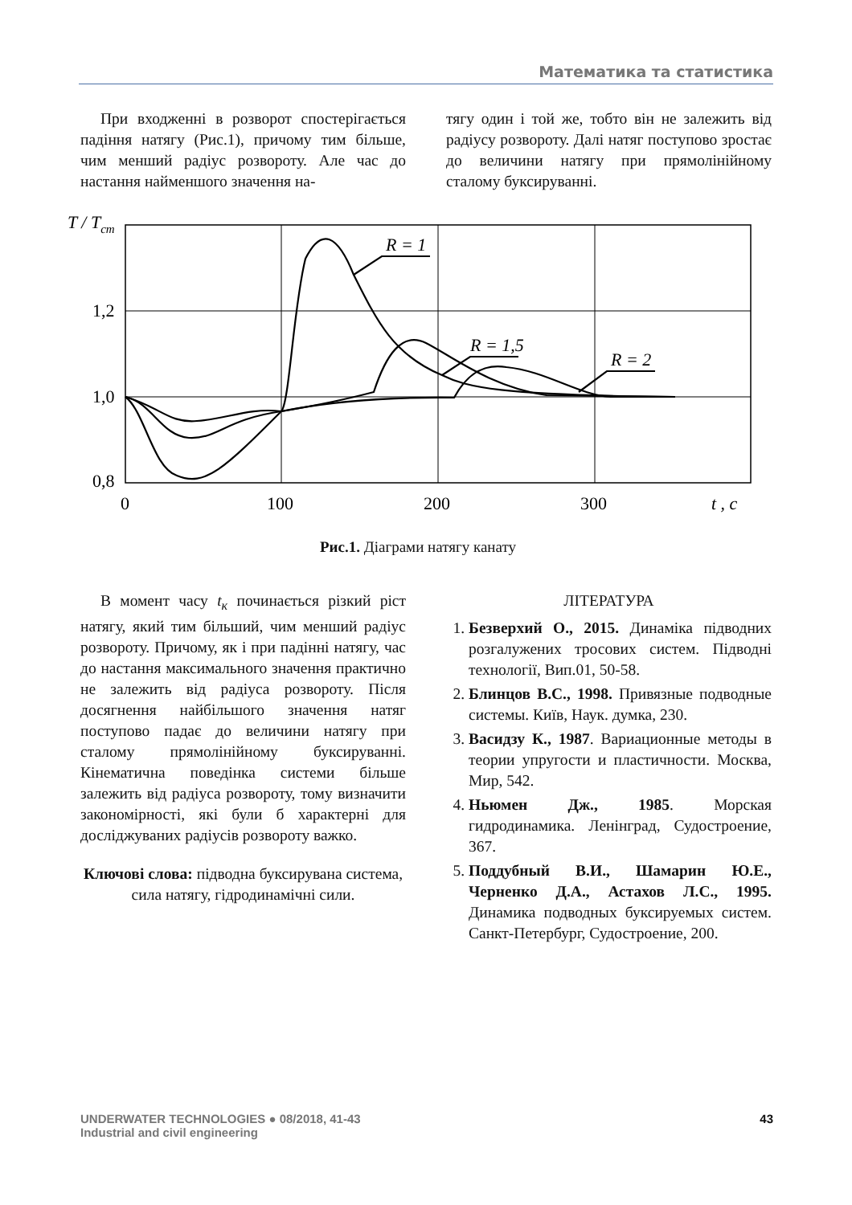Математика та статистика
При входженні в розворот спостерігається падіння натягу (Рис.1), причому тим більше, чим менший радіус розвороту. Але час до настання найменшого значення на-
тягу один і той же, тобто він не залежить від радіусу розвороту. Далі натяг поступово зростає до величини натягу при прямолінійному сталому буксируванні.
T / Tст
1,2
1,0
0,8
0
100
200
300
t , c
R = 1
R = 1,5
R = 2
Рис.1. Діаграми натягу канату
В момент часу t<sub>к</sub> починається різкий ріст натягу, який тим більший, чим менший радіус розвороту. Причому, як і при падінні натягу, час до настання максимального значення практично не залежить від радіуса розвороту. Після досягнення найбільшого значення натяг поступово падає до величини натягу при сталому прямолінійному буксируванні. Кінематична поведінка системи більше залежить від радіуса розвороту, тому визначити закономірності, які були б характерні для досліджуваних радіусів розвороту важко.
Ключові слова: підводна буксирувана система, сила натягу, гідродинамічні сили.
ЛІТЕРАТУРА
1. Безверхий О., 2015. Динаміка підводних розгалужених тросових систем. Підводні технології, Вип.01, 50-58.
2. Блинцов В.С., 1998. Привязные подводные системы. Київ, Наук. думка, 230.
3. Васидзу К., 1987. Вариационные методы в теории упругости и пластичности. Москва, Мир, 542.
4. Ньюмен Дж., 1985. Морская гидродинамика. Ленінград, Судостроение, 367.
5. Поддубный В.И., Шамарин Ю.Е., Черненко Д.А., Астахов Л.С., 1995. Динамика подводных буксируемых систем. Санкт-Петербург, Судостроение, 200.
UNDERWATER TECHNOLOGIES ● 08/2018, 41-43
Industrial and civil engineering
43